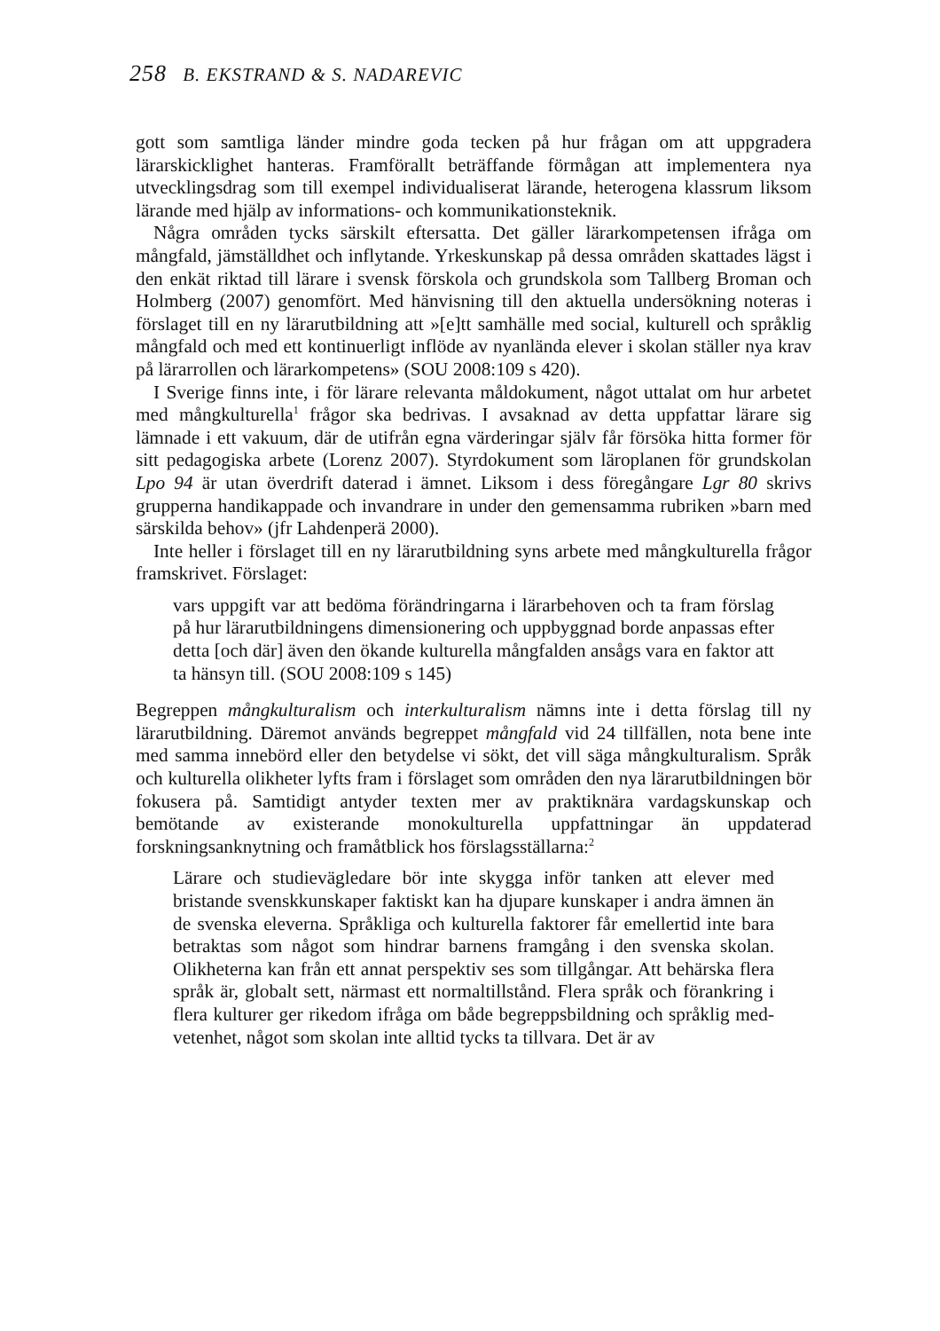258 B. EKSTRAND & S. NADAREVIC
gott som samtliga länder mindre goda tecken på hur frågan om att uppgradera lärarskicklighet hanteras. Framförallt beträffande förmågan att implementera nya utvecklingsdrag som till exempel individualiserat lärande, heterogena klassrum liksom lärande med hjälp av informations- och kommunikations­teknik.
Några områden tycks särskilt eftersatta. Det gäller lärarkompetensen ifråga om mångfald, jämställdhet och inflytande. Yrkeskunskap på dessa områden skattades lägst i den enkät riktad till lärare i svensk förskola och grundskola som Tallberg Broman och Holmberg (2007) genomfört. Med hänvisning till den aktuella undersökning noteras i förslaget till en ny lärarutbildning att »[e]tt samhälle med social, kulturell och språklig mångfald och med ett kontinuerligt inflöde av nyanlända elever i skolan ställer nya krav på lärarrollen och lärarkompetens» (SOU 2008:109 s 420).
I Sverige finns inte, i för lärare relevanta måldokument, något uttalat om hur arbetet med mångkulturella<sup>1</sup> frågor ska bedrivas. I avsaknad av detta uppfat­tar lärare sig lämnade i ett vakuum, där de utifrån egna värderingar själv får försöka hitta former för sitt pedagogiska arbete (Lorenz 2007). Styrdokument som läroplanen för grundskolan Lpo 94 är utan överdrift daterad i ämnet. Liksom i dess föregångare Lgr 80 skrivs grupperna handikappade och invand­rare in under den gemensamma rubriken »barn med särskilda behov» (jfr Lahdenperä 2000).
Inte heller i förslaget till en ny lärarutbildning syns arbete med mångkul­turella frågor framskrivet. Förslaget:
vars uppgift var att bedöma förändringarna i lärarbehoven och ta fram förslag på hur lärarutbildningens dimensionering och uppbygg­nad borde anpassas efter detta [och där] även den ökande kulturella mångfalden ansågs vara en faktor att ta hänsyn till. (SOU 2008:109 s 145)
Begreppen mångkulturalism och interkulturalism nämns inte i detta förslag till ny lärarutbildning. Däremot används begreppet mångfald vid 24 tillfällen, nota bene inte med samma innebörd eller den betydelse vi sökt, det vill säga mångkulturalism. Språk och kulturella olikheter lyfts fram i förslaget som områden den nya lärarutbildningen bör fokusera på. Samtidigt antyder texten mer av praktiknära vardagskunskap och bemötande av existerande monokul­turella uppfattningar än uppdaterad forskningsanknytning och framåtblick hos förslagsställarna:<sup>2</sup>
Lärare och studievägledare bör inte skygga inför tanken att elever med bristande svenskkunskaper faktiskt kan ha djupare kunskaper i andra ämnen än de svenska eleverna. Språkliga och kulturella fakto­rer får emellertid inte bara betraktas som något som hindrar barnens framgång i den svenska skolan. Olikheterna kan från ett annat pers­pektiv ses som tillgångar. Att behärska flera språk är, globalt sett, närmast ett normaltillstånd. Flera språk och förankring i flera kultu­rer ger rikedom ifråga om både begreppsbildning och språklig med­vetenhet, något som skolan inte alltid tycks ta tillvara. Det är av